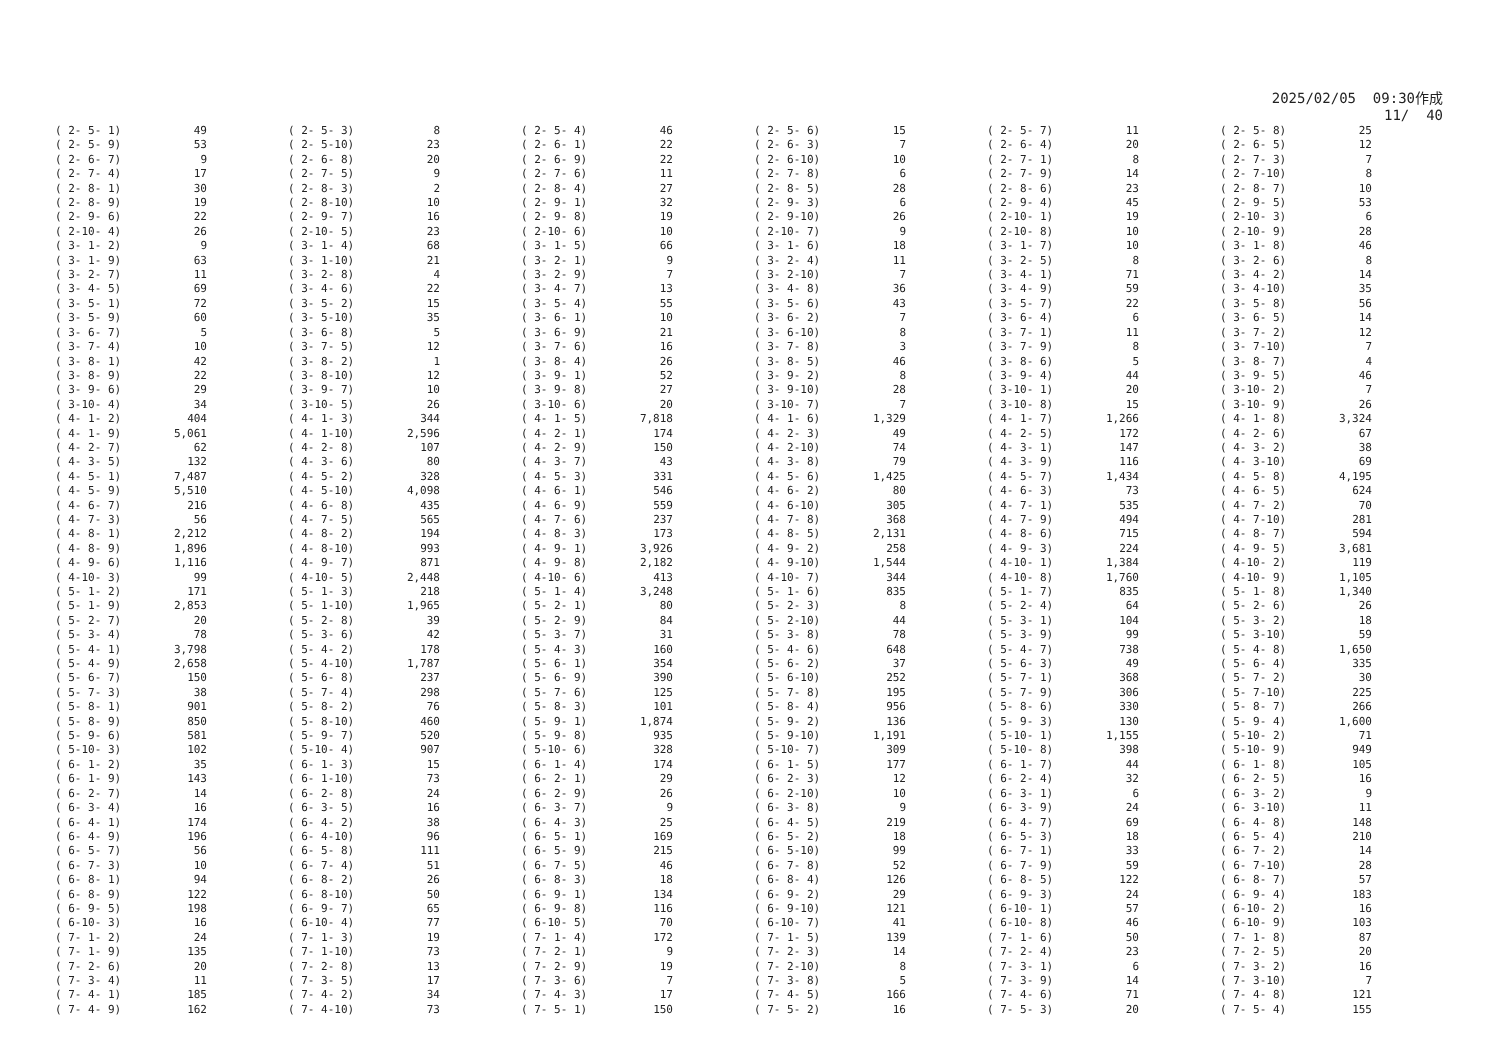2025/02/05 09:30作成 11/ 40
| ( 2- 5- 1) | 49 | ( 2- 5- 3) | 8 | ( 2- 5- 4) | 46 | ( 2- 5- 6) | 15 | ( 2- 5- 7) | 11 | ( 2- 5- 8) | 25 |
| ( 2- 5- 9) | 53 | ( 2- 5-10) | 23 | ( 2- 6- 1) | 22 | ( 2- 6- 3) | 7 | ( 2- 6- 4) | 20 | ( 2- 6- 5) | 12 |
| ( 2- 6- 7) | 9 | ( 2- 6- 8) | 20 | ( 2- 6- 9) | 22 | ( 2- 6-10) | 10 | ( 2- 7- 1) | 8 | ( 2- 7- 3) | 7 |
| ( 2- 7- 4) | 17 | ( 2- 7- 5) | 9 | ( 2- 7- 6) | 11 | ( 2- 7- 8) | 6 | ( 2- 7- 9) | 14 | ( 2- 7-10) | 8 |
| ( 2- 8- 1) | 30 | ( 2- 8- 3) | 2 | ( 2- 8- 4) | 27 | ( 2- 8- 5) | 28 | ( 2- 8- 6) | 23 | ( 2- 8- 7) | 10 |
| ( 2- 8- 9) | 19 | ( 2- 8-10) | 10 | ( 2- 9- 1) | 32 | ( 2- 9- 3) | 6 | ( 2- 9- 4) | 45 | ( 2- 9- 5) | 53 |
| ( 2- 9- 6) | 22 | ( 2- 9- 7) | 16 | ( 2- 9- 8) | 19 | ( 2- 9-10) | 26 | ( 2-10- 1) | 19 | ( 2-10- 3) | 6 |
| ( 2-10- 4) | 26 | ( 2-10- 5) | 23 | ( 2-10- 6) | 10 | ( 2-10- 7) | 9 | ( 2-10- 8) | 10 | ( 2-10- 9) | 28 |
| ( 3- 1- 2) | 9 | ( 3- 1- 4) | 68 | ( 3- 1- 5) | 66 | ( 3- 1- 6) | 18 | ( 3- 1- 7) | 10 | ( 3- 1- 8) | 46 |
| ( 3- 1- 9) | 63 | ( 3- 1-10) | 21 | ( 3- 2- 1) | 9 | ( 3- 2- 4) | 11 | ( 3- 2- 5) | 8 | ( 3- 2- 6) | 8 |
| ( 3- 2- 7) | 11 | ( 3- 2- 8) | 4 | ( 3- 2- 9) | 7 | ( 3- 2-10) | 7 | ( 3- 4- 1) | 71 | ( 3- 4- 2) | 14 |
| ( 3- 4- 5) | 69 | ( 3- 4- 6) | 22 | ( 3- 4- 7) | 13 | ( 3- 4- 8) | 36 | ( 3- 4- 9) | 59 | ( 3- 4-10) | 35 |
| ( 3- 5- 1) | 72 | ( 3- 5- 2) | 15 | ( 3- 5- 4) | 55 | ( 3- 5- 6) | 43 | ( 3- 5- 7) | 22 | ( 3- 5- 8) | 56 |
| ( 3- 5- 9) | 60 | ( 3- 5-10) | 35 | ( 3- 6- 1) | 10 | ( 3- 6- 2) | 7 | ( 3- 6- 4) | 6 | ( 3- 6- 5) | 14 |
| ( 3- 6- 7) | 5 | ( 3- 6- 8) | 5 | ( 3- 6- 9) | 21 | ( 3- 6-10) | 8 | ( 3- 7- 1) | 11 | ( 3- 7- 2) | 12 |
| ( 3- 7- 4) | 10 | ( 3- 7- 5) | 12 | ( 3- 7- 6) | 16 | ( 3- 7- 8) | 3 | ( 3- 7- 9) | 8 | ( 3- 7-10) | 7 |
| ( 3- 8- 1) | 42 | ( 3- 8- 2) | 1 | ( 3- 8- 4) | 26 | ( 3- 8- 5) | 46 | ( 3- 8- 6) | 5 | ( 3- 8- 7) | 4 |
| ( 3- 8- 9) | 22 | ( 3- 8-10) | 12 | ( 3- 9- 1) | 52 | ( 3- 9- 2) | 8 | ( 3- 9- 4) | 44 | ( 3- 9- 5) | 46 |
| ( 3- 9- 6) | 29 | ( 3- 9- 7) | 10 | ( 3- 9- 8) | 27 | ( 3- 9-10) | 28 | ( 3-10- 1) | 20 | ( 3-10- 2) | 7 |
| ( 3-10- 4) | 34 | ( 3-10- 5) | 26 | ( 3-10- 6) | 20 | ( 3-10- 7) | 7 | ( 3-10- 8) | 15 | ( 3-10- 9) | 26 |
| ( 4- 1- 2) | 404 | ( 4- 1- 3) | 344 | ( 4- 1- 5) | 7,818 | ( 4- 1- 6) | 1,329 | ( 4- 1- 7) | 1,266 | ( 4- 1- 8) | 3,324 |
| ( 4- 1- 9) | 5,061 | ( 4- 1-10) | 2,596 | ( 4- 2- 1) | 174 | ( 4- 2- 3) | 49 | ( 4- 2- 5) | 172 | ( 4- 2- 6) | 67 |
| ( 4- 2- 7) | 62 | ( 4- 2- 8) | 107 | ( 4- 2- 9) | 150 | ( 4- 2-10) | 74 | ( 4- 3- 1) | 147 | ( 4- 3- 2) | 38 |
| ( 4- 3- 5) | 132 | ( 4- 3- 6) | 80 | ( 4- 3- 7) | 43 | ( 4- 3- 8) | 79 | ( 4- 3- 9) | 116 | ( 4- 3-10) | 69 |
| ( 4- 5- 1) | 7,487 | ( 4- 5- 2) | 328 | ( 4- 5- 3) | 331 | ( 4- 5- 6) | 1,425 | ( 4- 5- 7) | 1,434 | ( 4- 5- 8) | 4,195 |
| ( 4- 5- 9) | 5,510 | ( 4- 5-10) | 4,098 | ( 4- 6- 1) | 546 | ( 4- 6- 2) | 80 | ( 4- 6- 3) | 73 | ( 4- 6- 5) | 624 |
| ( 4- 6- 7) | 216 | ( 4- 6- 8) | 435 | ( 4- 6- 9) | 559 | ( 4- 6-10) | 305 | ( 4- 7- 1) | 535 | ( 4- 7- 2) | 70 |
| ( 4- 7- 3) | 56 | ( 4- 7- 5) | 565 | ( 4- 7- 6) | 237 | ( 4- 7- 8) | 368 | ( 4- 7- 9) | 494 | ( 4- 7-10) | 281 |
| ( 4- 8- 1) | 2,212 | ( 4- 8- 2) | 194 | ( 4- 8- 3) | 173 | ( 4- 8- 5) | 2,131 | ( 4- 8- 6) | 715 | ( 4- 8- 7) | 594 |
| ( 4- 8- 9) | 1,896 | ( 4- 8-10) | 993 | ( 4- 9- 1) | 3,926 | ( 4- 9- 2) | 258 | ( 4- 9- 3) | 224 | ( 4- 9- 5) | 3,681 |
| ( 4- 9- 6) | 1,116 | ( 4- 9- 7) | 871 | ( 4- 9- 8) | 2,182 | ( 4- 9-10) | 1,544 | ( 4-10- 1) | 1,384 | ( 4-10- 2) | 119 |
| ( 4-10- 3) | 99 | ( 4-10- 5) | 2,448 | ( 4-10- 6) | 413 | ( 4-10- 7) | 344 | ( 4-10- 8) | 1,760 | ( 4-10- 9) | 1,105 |
| ( 5- 1- 2) | 171 | ( 5- 1- 3) | 218 | ( 5- 1- 4) | 3,248 | ( 5- 1- 6) | 835 | ( 5- 1- 7) | 835 | ( 5- 1- 8) | 1,340 |
| ( 5- 1- 9) | 2,853 | ( 5- 1-10) | 1,965 | ( 5- 2- 1) | 80 | ( 5- 2- 3) | 8 | ( 5- 2- 4) | 64 | ( 5- 2- 6) | 26 |
| ( 5- 2- 7) | 20 | ( 5- 2- 8) | 39 | ( 5- 2- 9) | 84 | ( 5- 2-10) | 44 | ( 5- 3- 1) | 104 | ( 5- 3- 2) | 18 |
| ( 5- 3- 4) | 78 | ( 5- 3- 6) | 42 | ( 5- 3- 7) | 31 | ( 5- 3- 8) | 78 | ( 5- 3- 9) | 99 | ( 5- 3-10) | 59 |
| ( 5- 4- 1) | 3,798 | ( 5- 4- 2) | 178 | ( 5- 4- 3) | 160 | ( 5- 4- 6) | 648 | ( 5- 4- 7) | 738 | ( 5- 4- 8) | 1,650 |
| ( 5- 4- 9) | 2,658 | ( 5- 4-10) | 1,787 | ( 5- 6- 1) | 354 | ( 5- 6- 2) | 37 | ( 5- 6- 3) | 49 | ( 5- 6- 4) | 335 |
| ( 5- 6- 7) | 150 | ( 5- 6- 8) | 237 | ( 5- 6- 9) | 390 | ( 5- 6-10) | 252 | ( 5- 7- 1) | 368 | ( 5- 7- 2) | 30 |
| ( 5- 7- 3) | 38 | ( 5- 7- 4) | 298 | ( 5- 7- 6) | 125 | ( 5- 7- 8) | 195 | ( 5- 7- 9) | 306 | ( 5- 7-10) | 225 |
| ( 5- 8- 1) | 901 | ( 5- 8- 2) | 76 | ( 5- 8- 3) | 101 | ( 5- 8- 4) | 956 | ( 5- 8- 6) | 330 | ( 5- 8- 7) | 266 |
| ( 5- 8- 9) | 850 | ( 5- 8-10) | 460 | ( 5- 9- 1) | 1,874 | ( 5- 9- 2) | 136 | ( 5- 9- 3) | 130 | ( 5- 9- 4) | 1,600 |
| ( 5- 9- 6) | 581 | ( 5- 9- 7) | 520 | ( 5- 9- 8) | 935 | ( 5- 9-10) | 1,191 | ( 5-10- 1) | 1,155 | ( 5-10- 2) | 71 |
| ( 5-10- 3) | 102 | ( 5-10- 4) | 907 | ( 5-10- 6) | 328 | ( 5-10- 7) | 309 | ( 5-10- 8) | 398 | ( 5-10- 9) | 949 |
| ( 6- 1- 2) | 35 | ( 6- 1- 3) | 15 | ( 6- 1- 4) | 174 | ( 6- 1- 5) | 177 | ( 6- 1- 7) | 44 | ( 6- 1- 8) | 105 |
| ( 6- 1- 9) | 143 | ( 6- 1-10) | 73 | ( 6- 2- 1) | 29 | ( 6- 2- 3) | 12 | ( 6- 2- 4) | 32 | ( 6- 2- 5) | 16 |
| ( 6- 2- 7) | 14 | ( 6- 2- 8) | 24 | ( 6- 2- 9) | 26 | ( 6- 2-10) | 10 | ( 6- 3- 1) | 6 | ( 6- 3- 2) | 9 |
| ( 6- 3- 4) | 16 | ( 6- 3- 5) | 16 | ( 6- 3- 7) | 9 | ( 6- 3- 8) | 9 | ( 6- 3- 9) | 24 | ( 6- 3-10) | 11 |
| ( 6- 4- 1) | 174 | ( 6- 4- 2) | 38 | ( 6- 4- 3) | 25 | ( 6- 4- 5) | 219 | ( 6- 4- 7) | 69 | ( 6- 4- 8) | 148 |
| ( 6- 4- 9) | 196 | ( 6- 4-10) | 96 | ( 6- 5- 1) | 169 | ( 6- 5- 2) | 18 | ( 6- 5- 3) | 18 | ( 6- 5- 4) | 210 |
| ( 6- 5- 7) | 56 | ( 6- 5- 8) | 111 | ( 6- 5- 9) | 215 | ( 6- 5-10) | 99 | ( 6- 7- 1) | 33 | ( 6- 7- 2) | 14 |
| ( 6- 7- 3) | 10 | ( 6- 7- 4) | 51 | ( 6- 7- 5) | 46 | ( 6- 7- 8) | 52 | ( 6- 7- 9) | 59 | ( 6- 7-10) | 28 |
| ( 6- 8- 1) | 94 | ( 6- 8- 2) | 26 | ( 6- 8- 3) | 18 | ( 6- 8- 4) | 126 | ( 6- 8- 5) | 122 | ( 6- 8- 7) | 57 |
| ( 6- 8- 9) | 122 | ( 6- 8-10) | 50 | ( 6- 9- 1) | 134 | ( 6- 9- 2) | 29 | ( 6- 9- 3) | 24 | ( 6- 9- 4) | 183 |
| ( 6- 9- 5) | 198 | ( 6- 9- 7) | 65 | ( 6- 9- 8) | 116 | ( 6- 9-10) | 121 | ( 6-10- 1) | 57 | ( 6-10- 2) | 16 |
| ( 6-10- 3) | 16 | ( 6-10- 4) | 77 | ( 6-10- 5) | 70 | ( 6-10- 7) | 41 | ( 6-10- 8) | 46 | ( 6-10- 9) | 103 |
| ( 7- 1- 2) | 24 | ( 7- 1- 3) | 19 | ( 7- 1- 4) | 172 | ( 7- 1- 5) | 139 | ( 7- 1- 6) | 50 | ( 7- 1- 8) | 87 |
| ( 7- 1- 9) | 135 | ( 7- 1-10) | 73 | ( 7- 2- 1) | 9 | ( 7- 2- 3) | 14 | ( 7- 2- 4) | 23 | ( 7- 2- 5) | 20 |
| ( 7- 2- 6) | 20 | ( 7- 2- 8) | 13 | ( 7- 2- 9) | 19 | ( 7- 2-10) | 8 | ( 7- 3- 1) | 6 | ( 7- 3- 2) | 16 |
| ( 7- 3- 4) | 11 | ( 7- 3- 5) | 17 | ( 7- 3- 6) | 7 | ( 7- 3- 8) | 5 | ( 7- 3- 9) | 14 | ( 7- 3-10) | 7 |
| ( 7- 4- 1) | 185 | ( 7- 4- 2) | 34 | ( 7- 4- 3) | 17 | ( 7- 4- 5) | 166 | ( 7- 4- 6) | 71 | ( 7- 4- 8) | 121 |
| ( 7- 4- 9) | 162 | ( 7- 4-10) | 73 | ( 7- 5- 1) | 150 | ( 7- 5- 2) | 16 | ( 7- 5- 3) | 20 | ( 7- 5- 4) | 155 |